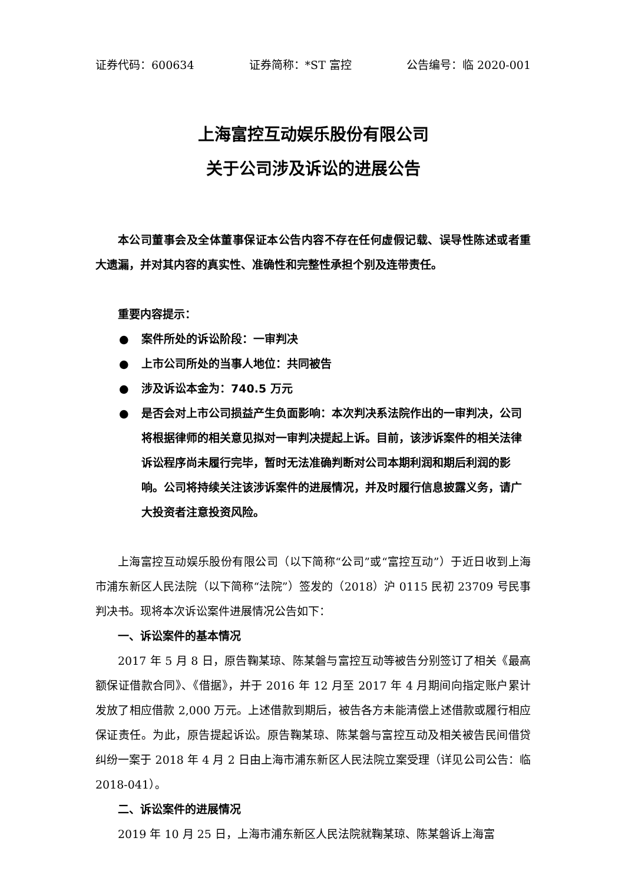证券代码：600634 证券简称：*ST 富控 公告编号：临 2020-001
上海富控互动娱乐股份有限公司
关于公司涉及诉讼的进展公告
本公司董事会及全体董事保证本公告内容不存在任何虚假记载、误导性陈述或者重大遗漏，并对其内容的真实性、准确性和完整性承担个别及连带责任。
重要内容提示：
● 案件所处的诉讼阶段：一审判决
● 上市公司所处的当事人地位：共同被告
● 涉及诉讼本金为：740.5 万元
● 是否会对上市公司损益产生负面影响：本次判决系法院作出的一审判决，公司将根据律师的相关意见拟对一审判决提起上诉。目前，该涉诉案件的相关法律诉讼程序尚未履行完毕，暂时无法准确判断对公司本期利润和期后利润的影响。公司将持续关注该涉诉案件的进展情况，并及时履行信息披露义务，请广大投资者注意投资风险。
上海富控互动娱乐股份有限公司（以下简称“公司”或“富控互动”）于近日收到上海市浦东新区人民法院（以下简称“法院”）签发的（2018）沪 0115 民初 23709 号民事判决书。现将本次诉讼案件进展情况公告如下：
一、诉讼案件的基本情况
2017 年 5 月 8 日，原告鞠某琼、陈某磐与富控互动等被告分别签订了相关《最高额保证借款合同》、《借据》，并于 2016 年 12 月至 2017 年 4 月期间向指定账户累计发放了相应借款 2,000 万元。上述借款到期后，被告各方未能清偿上述借款或履行相应保证责任。为此，原告提起诉讼。原告鞠某琼、陈某磐与富控互动及相关被告民间借贷纠纷一案于 2018 年 4 月 2 日由上海市浦东新区人民法院立案受理（详见公司公告：临 2018-041）。
二、诉讼案件的进展情况
2019 年 10 月 25 日，上海市浦东新区人民法院就鞠某琼、陈某磐诉上海富